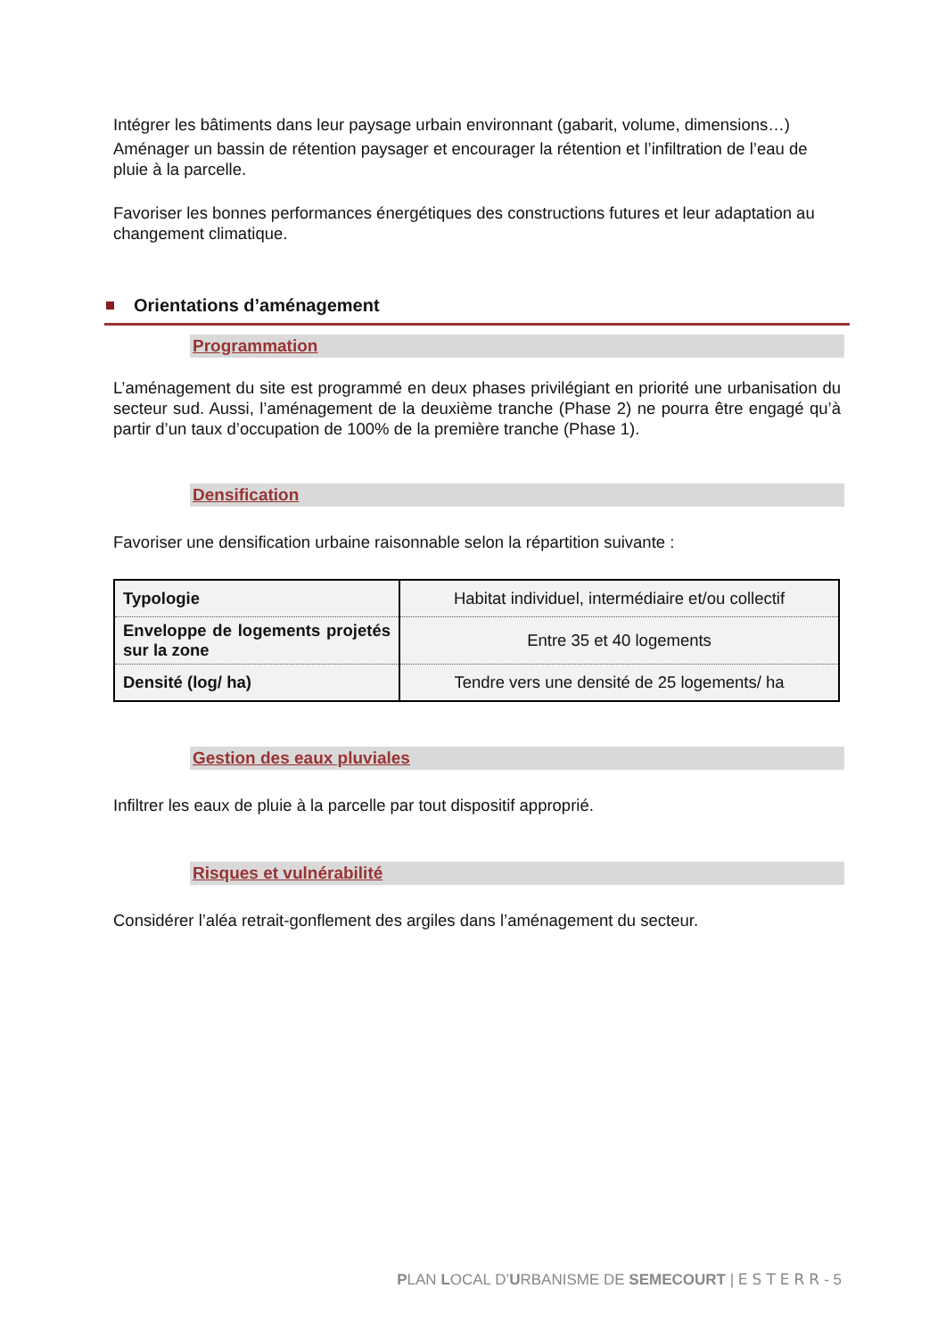Intégrer les bâtiments dans leur paysage urbain environnant (gabarit, volume, dimensions…)
Aménager un bassin de rétention paysager et encourager la rétention et l’infiltration de l’eau de pluie à la parcelle.
Favoriser les bonnes performances énergétiques des constructions futures et leur adaptation au changement climatique.
Orientations d’aménagement
Programmation
L’aménagement du site est programmé en deux phases privilégiant en priorité une urbanisation du secteur sud. Aussi, l’aménagement de la deuxième tranche (Phase 2) ne pourra être engagé qu’à partir d’un taux d’occupation de 100% de la première tranche (Phase 1).
Densification
Favoriser une densification urbaine raisonnable selon la répartition suivante :
| Typologie | Habitat individuel, intermédiaire et/ou collectif |
| Enveloppe de logements projetés sur la zone | Entre 35 et 40 logements |
| Densité (log/ ha) | Tendre vers une densité de 25 logements/ ha |
Gestion des eaux pluviales
Infiltrer les eaux de pluie à la parcelle par tout dispositif approprié.
Risques et vulnérabilité
Considérer l’aléa retrait-gonflement des argiles dans l’aménagement du secteur.
PLAN LOCAL D’URBANISME DE SEMECOURT | ESTERR- 5